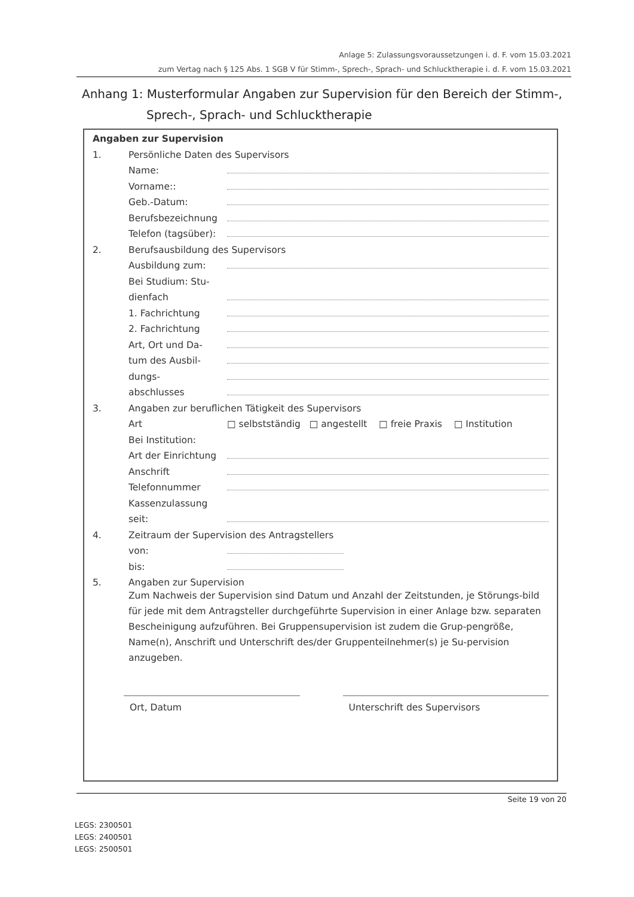Anlage 5: Zulassungsvoraussetzungen i. d. F. vom 15.03.2021
zum Vertag nach § 125 Abs. 1 SGB V für Stimm-, Sprech-, Sprach- und Schlucktherapie i. d. F. vom 15.03.2021
Anhang 1: Musterformular Angaben zur Supervision für den Bereich der Stimm-,
Sprech-, Sprach- und Schlucktherapie
Angaben zur Supervision
1. Persönliche Daten des Supervisors
Name:
Vorname::
Geb.-Datum:
Berufsbezeichnung
Telefon (tagsüber):
2. Berufsausbildung des Supervisors
Ausbildung zum:
Bei Studium: Stu-
dienfach
1. Fachrichtung
2. Fachrichtung
Art, Ort und Da-
tum des Ausbil-
dungs-
abschlusses
3. Angaben zur beruflichen Tätigkeit des Supervisors
Art □ selbstständig □ angestellt □ freie Praxis □ Institution
Bei Institution:
Art der Einrichtung
Anschrift
Telefonnummer
Kassenzulassung
seit:
4. Zeitraum der Supervision des Antragstellers
von:
bis:
5. Angaben zur Supervision
Zum Nachweis der Supervision sind Datum und Anzahl der Zeitstunden, je Störungs-bild für jede mit dem Antragsteller durchgeführte Supervision in einer Anlage bzw. separaten Bescheinigung aufzuführen. Bei Gruppensupervision ist zudem die Grup-pengröße, Name(n), Anschrift und Unterschrift des/der Gruppenteilnehmer(s) je Su-pervision anzugeben.
Ort, Datum Unterschrift des Supervisors
Seite 19 von 20
LEGS: 2300501
LEGS: 2400501
LEGS: 2500501